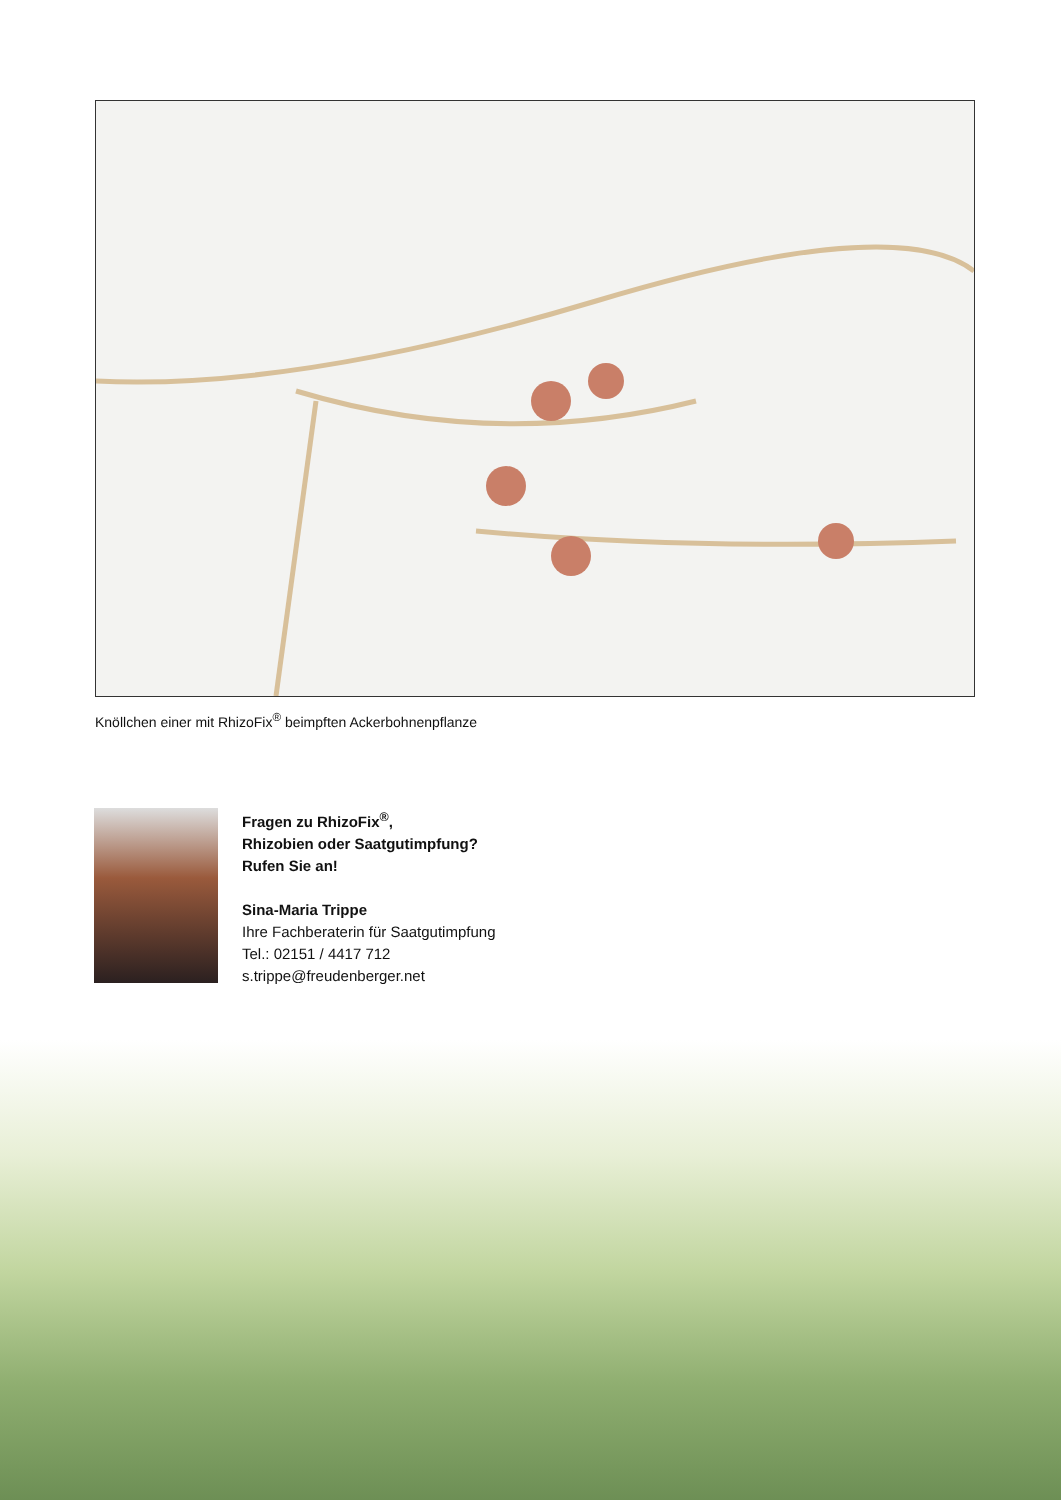Knöllchen einer mit RhizoFix<sup>®</sup> beimpften Ackerbohnenpflanze
Fragen zu RhizoFix<sup>®</sup>,
Rhizobien oder Saatgutimpfung?
Rufen Sie an!
Sina-Maria Trippe
Ihre Fachberaterin für Saatgutimpfung
Tel.: 02151 / 4417 712
s.trippe@freudenberger.net